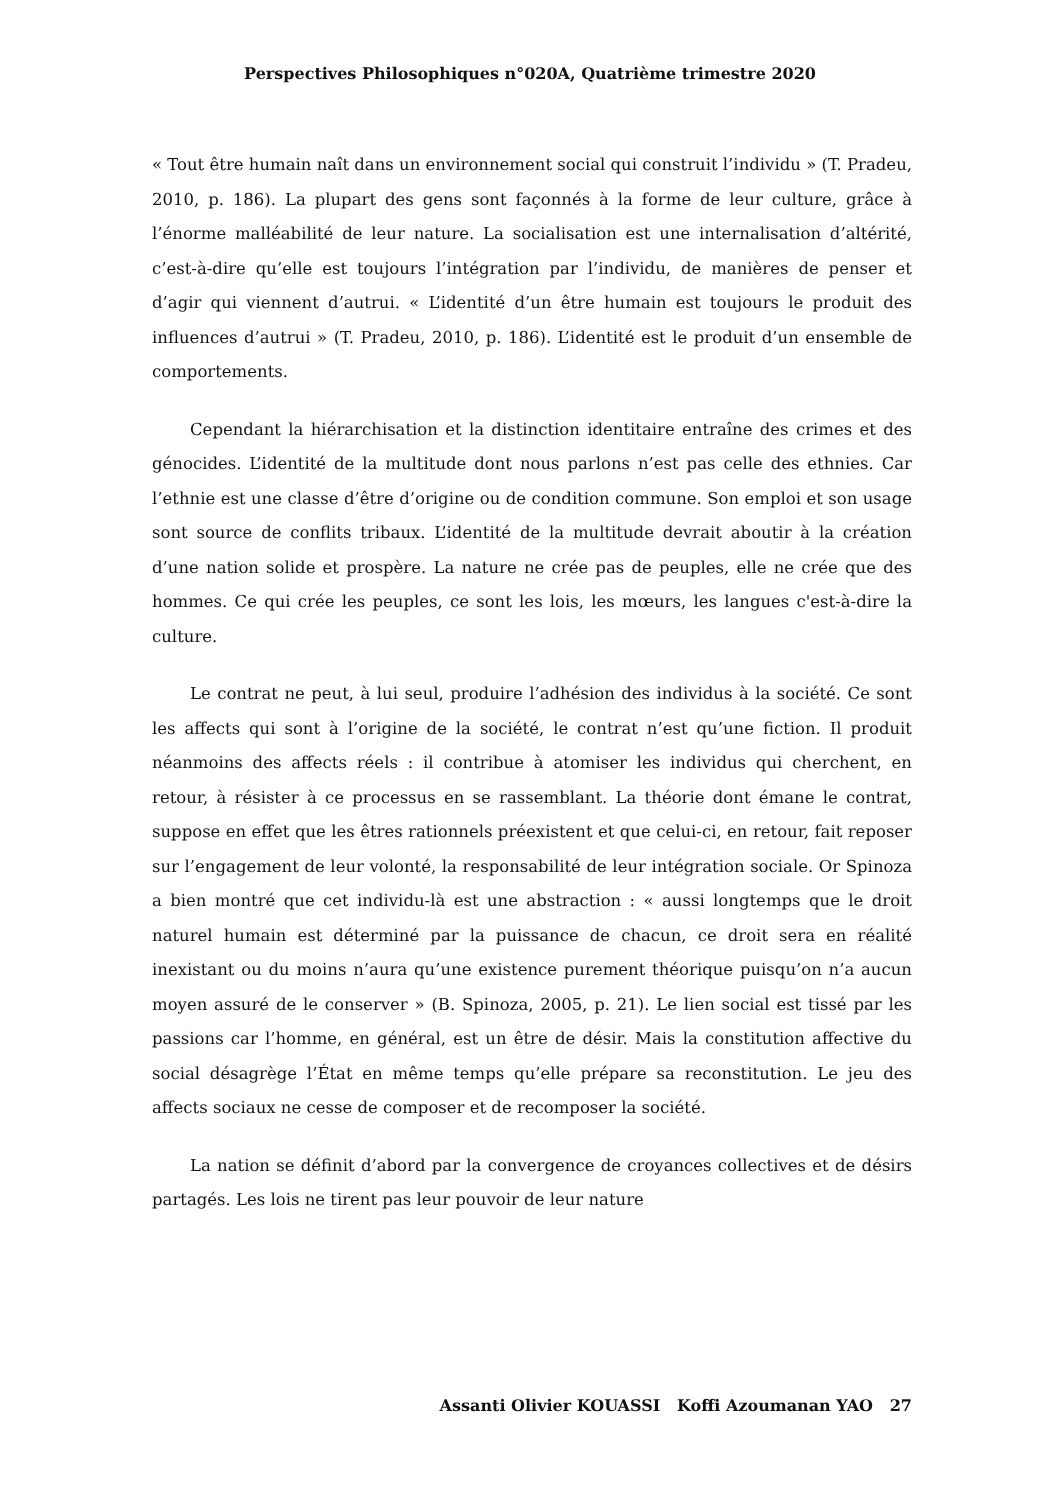Perspectives Philosophiques n°020A, Quatrième trimestre 2020
« Tout être humain naît dans un environnement social qui construit l’individu » (T. Pradeu, 2010, p. 186). La plupart des gens sont façonnés à la forme de leur culture, grâce à l’énorme malléabilité de leur nature. La socialisation est une internalisation d’altérité, c’est-à-dire qu’elle est toujours l’intégration par l’individu, de manières de penser et d’agir qui viennent d’autrui. « L’identité d’un être humain est toujours le produit des influences d’autrui » (T. Pradeu, 2010, p. 186). L’identité est le produit d’un ensemble de comportements.
Cependant la hiérarchisation et la distinction identitaire entraîne des crimes et des génocides. L’identité de la multitude dont nous parlons n’est pas celle des ethnies. Car l’ethnie est une classe d’être d’origine ou de condition commune. Son emploi et son usage sont source de conflits tribaux. L’identité de la multitude devrait aboutir à la création d’une nation solide et prospère. La nature ne crée pas de peuples, elle ne crée que des hommes. Ce qui crée les peuples, ce sont les lois, les mœurs, les langues c'est-à-dire la culture.
Le contrat ne peut, à lui seul, produire l’adhésion des individus à la société. Ce sont les affects qui sont à l’origine de la société, le contrat n’est qu’une fiction. Il produit néanmoins des affects réels : il contribue à atomiser les individus qui cherchent, en retour, à résister à ce processus en se rassemblant. La théorie dont émane le contrat, suppose en effet que les êtres rationnels préexistent et que celui-ci, en retour, fait reposer sur l’engagement de leur volonté, la responsabilité de leur intégration sociale. Or Spinoza a bien montré que cet individu-là est une abstraction : « aussi longtemps que le droit naturel humain est déterminé par la puissance de chacun, ce droit sera en réalité inexistant ou du moins n’aura qu’une existence purement théorique puisqu’on n’a aucun moyen assuré de le conserver » (B. Spinoza, 2005, p. 21). Le lien social est tissé par les passions car l’homme, en général, est un être de désir. Mais la constitution affective du social désagrège l’État en même temps qu’elle prépare sa reconstitution. Le jeu des affects sociaux ne cesse de composer et de recomposer la société.
La nation se définit d’abord par la convergence de croyances collectives et de désirs partagés. Les lois ne tirent pas leur pouvoir de leur nature
Assanti Olivier KOUASSI Koffi Azoumanan YAO 27